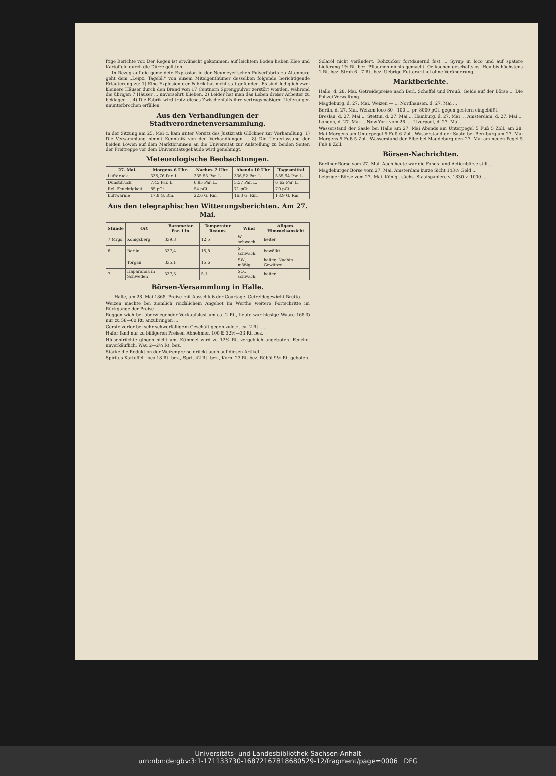ftige Berichte vor. Der Regen ist erwünscht gekommen; auf leichtem Boden haben Klee und Kartoffeln durch die Dürre gelitten.
— In Bezug auf die gemeldete Explosion in der Neumeyer'schen Pulverfabrik zu Altenburg geht dem „Leipz. Tagebl." von einem Miteigenthümer desselben folgende berichtigende Erläuterung zu: 1) Eine Explosion der Fabrik hat nicht stattgefunden. Es sind lediglich zwei kleinere Häuser durch den Brand von 17 Centnern Sprengpulver zerstört worden, während die übrigen 7 Häuser ... unversehrt blieben. 2) Leider hat man das Leben dreier Arbeiter zu beklagen ... 4) Die Fabrik wird trotz dieses Zwischenfalls ihre vertragsmäßigen Lieferungen ununterbrochen erfüllen.
Aus den Verhandlungen der Stadtverordnetenversammlung.
In der Sitzung am 25. Mai c. kam unter Vorsitz des Justizrath Glöckner zur Verhandlung: 1) Die Versammlung nimmt Kenntniß von den Verhandlungen ... 8) Die Ueberlassung der beiden Löwen auf dem Marktbrunnen an die Universität zur Aufstellung zu beiden Seiten der Freitreppe vor dem Universitätsgebäude wird genehmigt.
Meteorologische Beobachtungen.
| 27. Mai. | Morgens 6 Uhr. | Nachm. 2 Uhr. | Abends 10 Uhr | Tagesmittel. |
| --- | --- | --- | --- | --- |
| Luftdruck | 335,76 Par. L. | 335,53 Par. L. | 336,52 Par. L. | 335,94 Par. L. |
| Dunstdruck | 7,45 Par. L. | 6,85 Par. L. | 5,57 Par. L. | 6,62 Par. L. |
| Rel. Feuchtigkeit | 85 pCt. | 54 pCt. | 71 pCt. | 70 pCt. |
| Luftwärme | 17,8 G. Rm. | 22,6 G. Rm. | 16,3 G. Rm. | 18,9 G. Rm. |
Aus den telegraphischen Witterungsberichten. Am 27. Mai.
| Stunde | Ort | Barometer. Par. Lin. | Temperatur Reaum. | Wind | Allgem. Himmelsansicht |
| --- | --- | --- | --- | --- | --- |
| 7 Mrgs. | Königsberg | 339,3 | 12,5 | W., schwach. | heiter. |
| 6 | Berlin | 337,4 | 15,8 | S., schwach. | bewölkt. |
| | Torgau | 335,1 | 15,6 | SW., mäßig. | heiter, Nachts Gewitter. |
| 7 | Haparanda in Schweden) | 337,3 | 5,1 | SO., schwach. | heiter. |
Börsen-Versammlung in Halle.
Halle, am 28. Mai 1868. Preise mit Ausschluß der Courtage. Getreidegewicht Brutto.
Weizen machte bei ziemlich reichlichem Angebot im Werthe weitere Fortschritte im Rückgange der Preise ...
Roggen wich bei überwiegender Verkaufslust um ca. 2 Rt., heute war hiesige Waare 168 ℔ nur zu 58—60 Rt. anzubringen ...
Gerste verlor bei sehr schwerfälligem Geschäft gegen zuletzt ca. 2 Rt. ...
Hafer fand nur zu billigeren Preisen Abnehmer, 100 ℔ 32½—33 Rt. bez.
Hülsenfrüchte gingen nicht um. Kümmel wird zu 12¼ Rt. vergeblich angeboten. Fenchel unverkäuflich. Wau 2—2¼ Rt. bez.
Stärke die Reduktion der Weizenpreise drückt auch auf diesen Artikel ...
Spiritus Kartoffel- loco 18 Rt. bez., Sprit 42 Rt. bez., Korn- 23 Rt. bez. Rüböl 9⅙ Rt. geboten.
Solaröl nicht verändert. Rohzucker fortdauernd fest ... Syrup in loco und auf spätere Lieferung 1⅔ Rt. bez. Pflaumen nichts gemacht. Oelkuchen geschäftslos. Heu bis höchstens 1 Rt. bez. Stroh 6—7 Rt. bez. Uebrige Futterartikel ohne Veränderung.
Marktberichte.
Halle, d. 28. Mai. Getreidepreise nach Berl. Scheffel und Preuß. Gelde auf der Börse ... Die Polizei-Verwaltung.
Magdeburg, d. 27. Mai. Weizen — ... Nordhausen, d. 27. Mai ...
Berlin, d. 27. Mai. Weizen loco 80—100 ... pr. 8000 pCt. gegen gestern eingebüßt.
Breslau, d. 27. Mai ... Stettin, d. 27. Mai ... Hamburg, d. 27. Mai ... Amsterdam, d. 27. Mai ... London, d. 27. Mai ... New-York vom 26. ... Liverpool, d. 27. Mai ...
Wasserstand der Saale bei Halle am 27. Mai Abends am Unterpegel 5 Fuß 5 Zoll, am 28. Mai Morgens am Unterpegel 5 Fuß 6 Zoll. Wasserstand der Saale bei Bernburg am 27. Mai Morgens 5 Fuß 5 Zoll. Wasserstand der Elbe bei Magdeburg den 27. Mai am neuen Pegel 5 Fuß 8 Zoll.
Börsen-Nachrichten.
Berliner Börse vom 27. Mai. Auch heute war die Fonds- und Actienbörse still ...
Magdeburger Börse vom 27. Mai. Amsterdam kurze Sicht 143½ Geld ...
Leipziger Börse vom 27. Mai. Königl. sächs. Staatspapiere v. 1830 v. 1000 ...
Universitäts- und Landesbibliothek Sachsen-Anhalt
urn:nbn:de:gbv:3:1-171133730-16872167818680529-12/fragment/page=0006 DFG